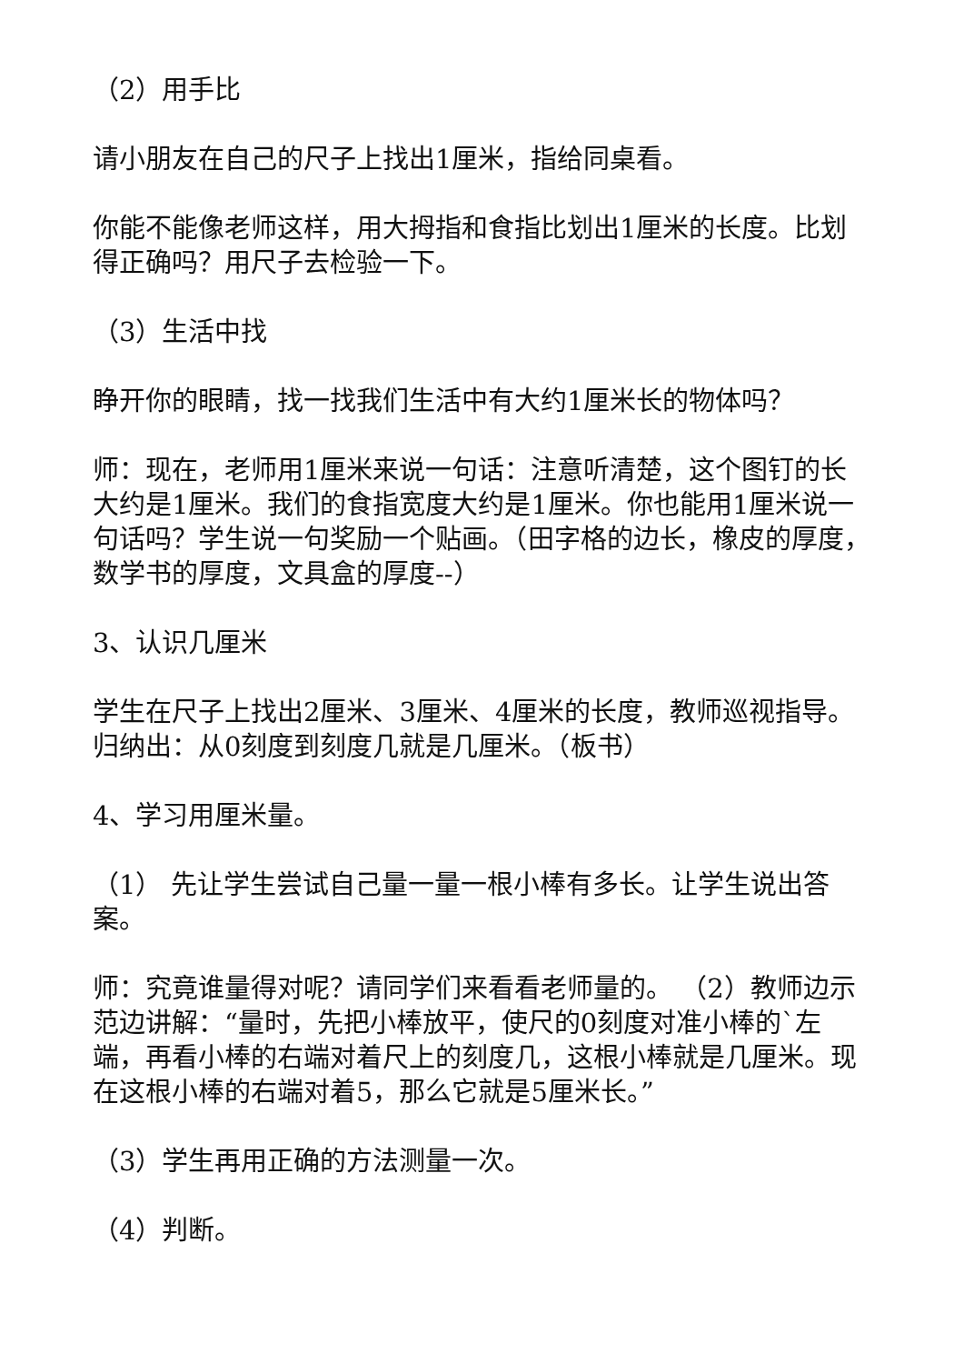（2）用手比
请小朋友在自己的尺子上找出1厘米，指给同桌看。
你能不能像老师这样，用大拇指和食指比划出1厘米的长度。比划得正确吗？用尺子去检验一下。
（3）生活中找
睁开你的眼睛，找一找我们生活中有大约1厘米长的物体吗？
师：现在，老师用1厘米来说一句话：注意听清楚，这个图钉的长大约是1厘米。我们的食指宽度大约是1厘米。你也能用1厘米说一句话吗？学生说一句奖励一个贴画。（田字格的边长，橡皮的厚度，数学书的厚度，文具盒的厚度--）
3、认识几厘米
学生在尺子上找出2厘米、3厘米、4厘米的长度，教师巡视指导。归纳出：从0刻度到刻度几就是几厘米。（板书）
4、学习用厘米量。
（1） 先让学生尝试自己量一量一根小棒有多长。让学生说出答案。
师：究竟谁量得对呢？请同学们来看看老师量的。 （2）教师边示范边讲解：“量时，先把小棒放平，使尺的0刻度对准小棒的`左端，再看小棒的右端对着尺上的刻度几，这根小棒就是几厘米。现在这根小棒的右端对着5，那么它就是5厘米长。”
（3）学生再用正确的方法测量一次。
（4）判断。